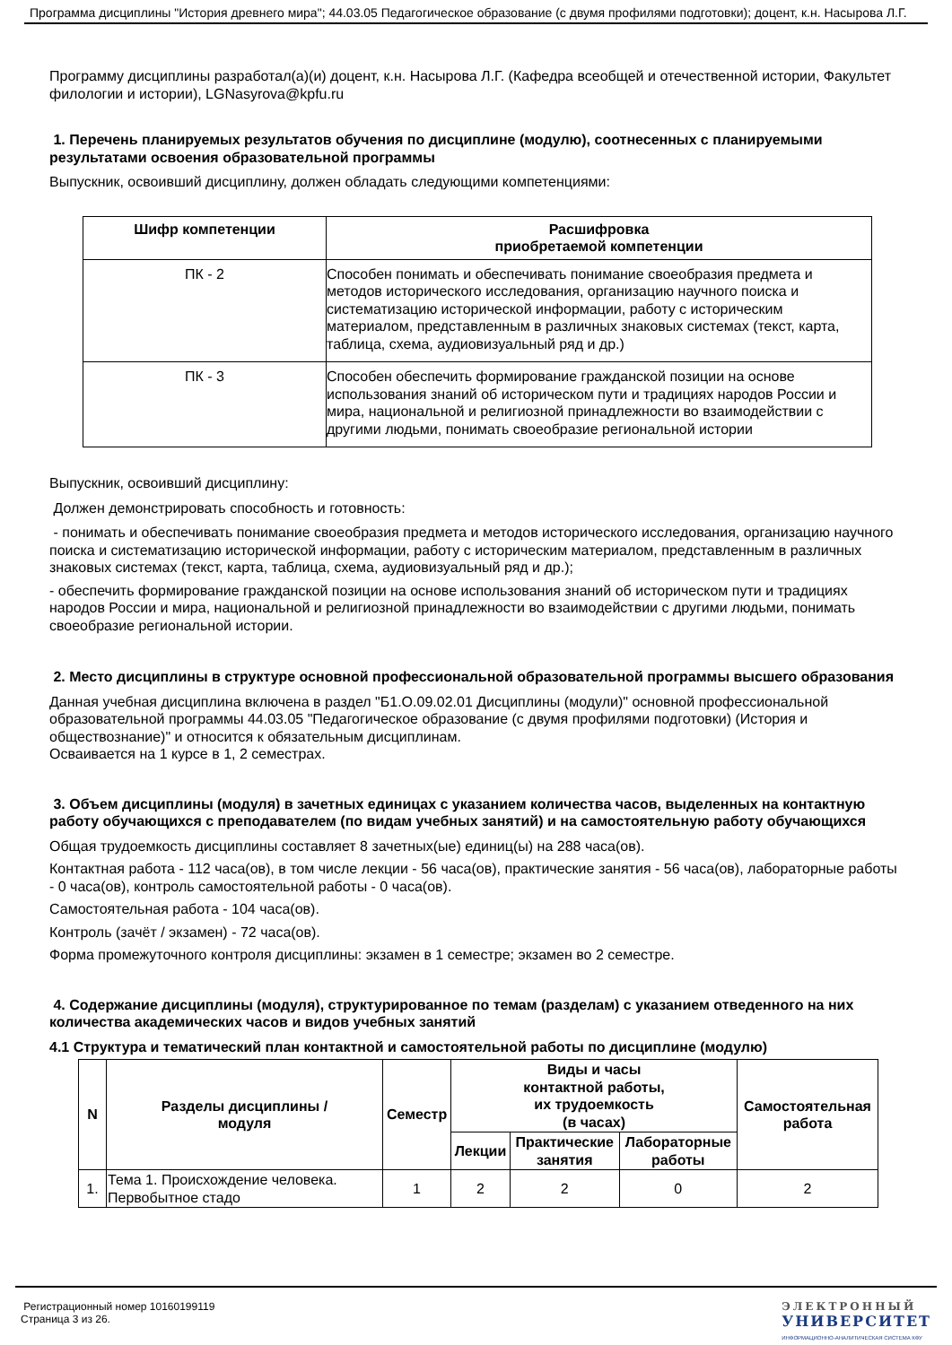Программа дисциплины "История древнего мира"; 44.03.05 Педагогическое образование (с двумя профилями подготовки); доцент, к.н. Насырова Л.Г.
Программу дисциплины разработал(а)(и) доцент, к.н. Насырова Л.Г. (Кафедра всеобщей и отечественной истории, Факультет филологии и истории), LGNasyrova@kpfu.ru
1. Перечень планируемых результатов обучения по дисциплине (модулю), соотнесенных с планируемыми результатами освоения образовательной программы
Выпускник, освоивший дисциплину, должен обладать следующими компетенциями:
| Шифр компетенции | Расшифровка приобретаемой компетенции |
| --- | --- |
| ПК - 2 | Способен понимать и обеспечивать понимание своеобразия предмета и методов исторического исследования, организацию научного поиска и систематизацию исторической информации, работу с историческим материалом, представленным в различных знаковых системах (текст, карта, таблица, схема, аудиовизуальный ряд и др.) |
| ПК - 3 | Способен обеспечить формирование гражданской позиции на основе использования знаний об историческом пути и традициях народов России и мира, национальной и религиозной принадлежности во взаимодействии с другими людьми, понимать своеобразие региональной истории |
Выпускник, освоивший дисциплину:
Должен демонстрировать способность и готовность:
- понимать и обеспечивать понимание своеобразия предмета и методов исторического исследования, организацию научного поиска и систематизацию исторической информации, работу с историческим материалом, представленным в различных знаковых системах (текст, карта, таблица, схема, аудиовизуальный ряд и др.);
- обеспечить формирование гражданской позиции на основе использования знаний об историческом пути и традициях народов России и мира, национальной и религиозной принадлежности во взаимодействии с другими людьми, понимать своеобразие региональной истории.
2. Место дисциплины в структуре основной профессиональной образовательной программы высшего образования
Данная учебная дисциплина включена в раздел "Б1.О.09.02.01 Дисциплины (модули)" основной профессиональной образовательной программы 44.03.05 "Педагогическое образование (с двумя профилями подготовки) (История и обществознание)" и относится к обязательным дисциплинам.
Осваивается на 1 курсе в 1, 2 семестрах.
3. Объем дисциплины (модуля) в зачетных единицах с указанием количества часов, выделенных на контактную работу обучающихся с преподавателем (по видам учебных занятий) и на самостоятельную работу обучающихся
Общая трудоемкость дисциплины составляет 8 зачетных(ые) единиц(ы) на 288 часа(ов).
Контактная работа - 112 часа(ов), в том числе лекции - 56 часа(ов), практические занятия - 56 часа(ов), лабораторные работы - 0 часа(ов), контроль самостоятельной работы - 0 часа(ов).
Самостоятельная работа - 104 часа(ов).
Контроль (зачёт / экзамен) - 72 часа(ов).
Форма промежуточного контроля дисциплины: экзамен в 1 семестре; экзамен во 2 семестре.
4. Содержание дисциплины (модуля), структурированное по темам (разделам) с указанием отведенного на них количества академических часов и видов учебных занятий
4.1 Структура и тематический план контактной и самостоятельной работы по дисциплине (модулю)
| N | Разделы дисциплины / модуля | Семестр | Виды и часы контактной работы, их трудоемкость (в часах) | | | Самостоятельная работа |
| --- | --- | --- | --- | --- | --- | --- |
| | | | Лекции | Практические занятия | Лабораторные работы | |
| 1. | Тема 1. Происхождение человека. Первобытное стадо | 1 | 2 | 2 | 0 | 2 |
Регистрационный номер 10160199119
Страница 3 из 26.
ЭЛЕКТРОННЫЙ
УНИВЕРСИТЕТ
ИНФОРМАЦИОННО-АНАЛИТИЧЕСКАЯ СИСТЕМА КФУ